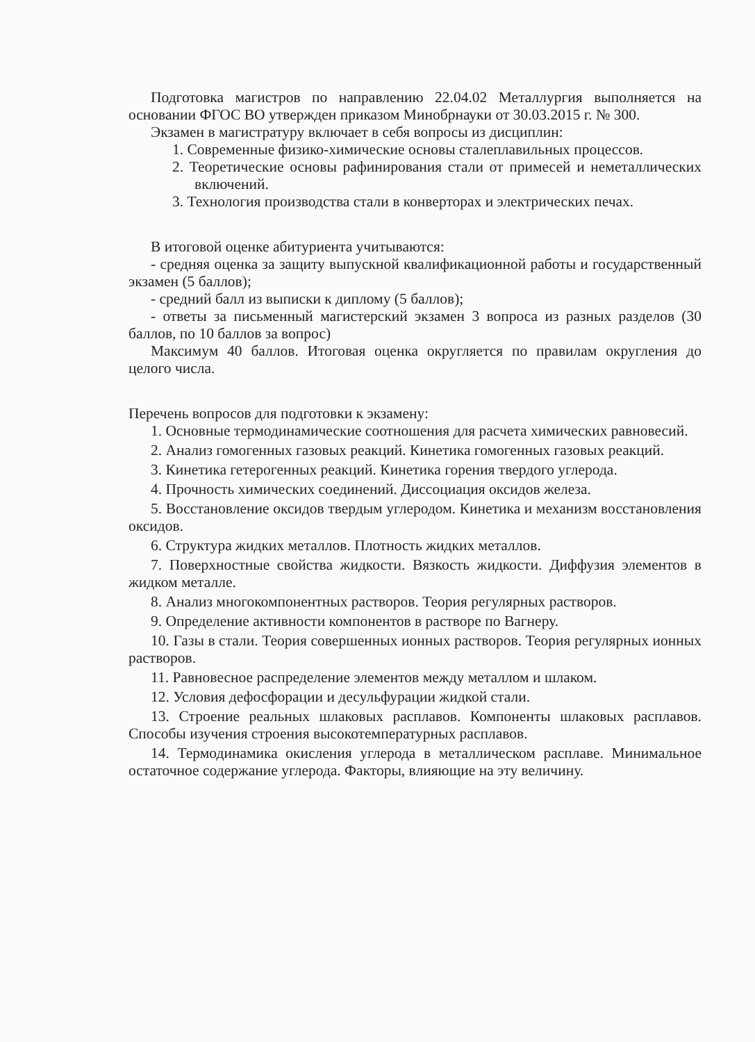Подготовка магистров по направлению 22.04.02 Металлургия выполняется на основании ФГОС ВО утвержден приказом Минобрнауки от 30.03.2015 г. № 300.
Экзамен в магистратуру включает в себя вопросы из дисциплин:
1. Современные физико-химические основы сталеплавильных процессов.
2. Теоретические основы рафинирования стали от примесей и неметаллических включений.
3. Технология производства стали в конверторах и электрических печах.
В итоговой оценке абитуриента учитываются:
- средняя оценка за защиту выпускной квалификационной работы и государственный экзамен (5 баллов);
- средний балл из выписки к диплому (5 баллов);
- ответы за письменный магистерский экзамен 3 вопроса из разных разделов (30 баллов, по 10 баллов за вопрос)
Максимум 40 баллов. Итоговая оценка округляется по правилам округления до целого числа.
Перечень вопросов для подготовки к экзамену:
1. Основные термодинамические соотношения для расчета химических равновесий.
2. Анализ гомогенных газовых реакций. Кинетика гомогенных газовых реакций.
3. Кинетика гетерогенных реакций. Кинетика горения твердого углерода.
4. Прочность химических соединений. Диссоциация оксидов железа.
5. Восстановление оксидов твердым углеродом. Кинетика и механизм восстановления оксидов.
6. Структура жидких металлов. Плотность жидких металлов.
7. Поверхностные свойства жидкости. Вязкость жидкости. Диффузия элементов в жидком металле.
8. Анализ многокомпонентных растворов. Теория регулярных растворов.
9. Определение активности компонентов в растворе по Вагнеру.
10. Газы в стали. Теория совершенных ионных растворов. Теория регулярных ионных растворов.
11. Равновесное распределение элементов между металлом и шлаком.
12. Условия дефосфорации и десульфурации жидкой стали.
13. Строение реальных шлаковых расплавов. Компоненты шлаковых расплавов. Способы изучения строения высокотемпературных расплавов.
14. Термодинамика окисления углерода в металлическом расплаве. Минимальное остаточное содержание углерода. Факторы, влияющие на эту величину.